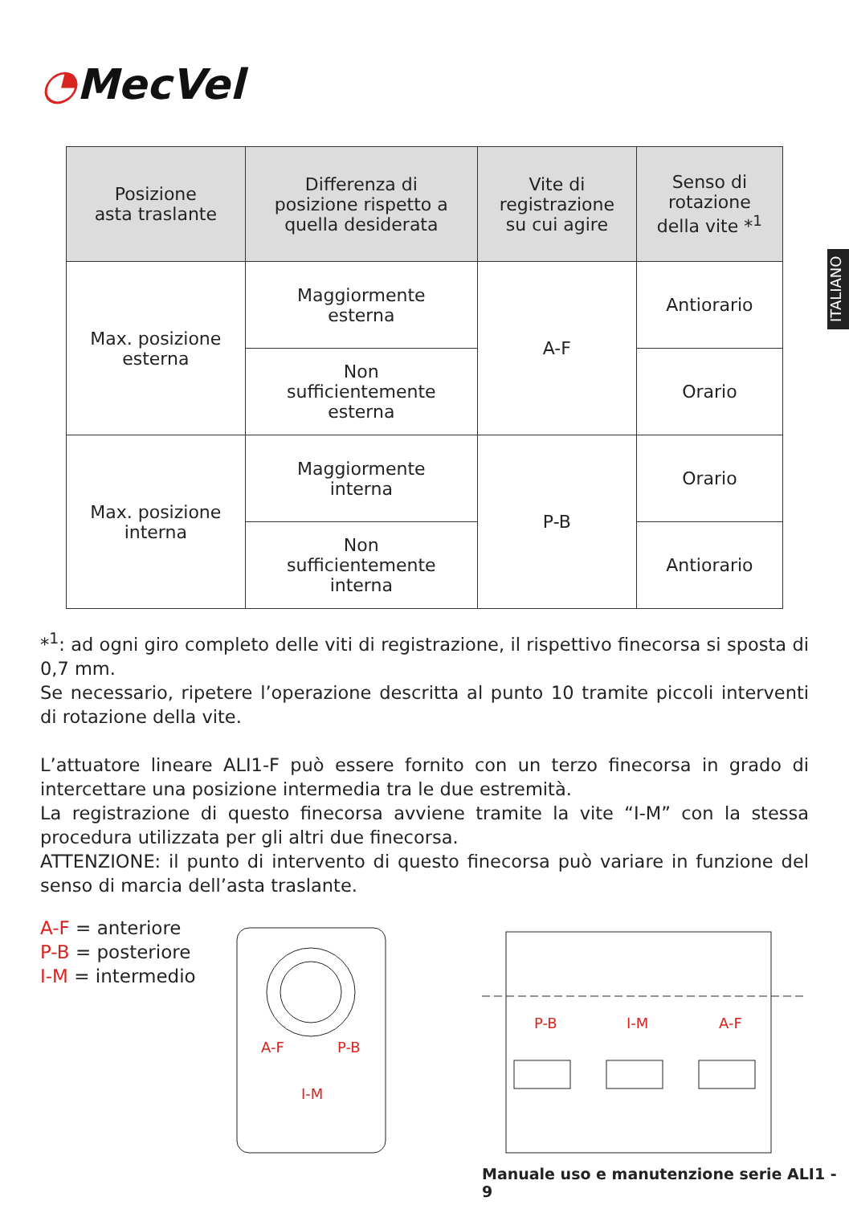◔MecVel
ITALIANO
| Posizione asta traslante | Differenza di posizione rispetto a quella desiderata | Vite di registrazione su cui agire | Senso di rotazione della vite *<sup>1</sup> |
| --- | --- | --- | --- |
| Max. posizione esterna | Maggiormente esterna | A-F | Antiorario |
| | Non sufficientemente esterna | | Orario |
| Max. posizione interna | Maggiormente interna | P-B | Orario |
| | Non sufficientemente interna | | Antiorario |
*<sup>1</sup>: ad ogni giro completo delle viti di registrazione, il rispettivo finecorsa si sposta di 0,7 mm.
Se necessario, ripetere l’operazione descritta al punto 10 tramite piccoli interventi di rotazione della vite.
L’attuatore lineare ALI1-F può essere fornito con un terzo finecorsa in grado di intercettare una posizione intermedia tra le due estremità.
La registrazione di questo finecorsa avviene tramite la vite “I-M” con la stessa procedura utilizzata per gli altri due finecorsa.
ATTENZIONE: il punto di intervento di questo finecorsa può variare in funzione del senso di marcia dell’asta traslante.
A-F = anteriore
P-B = posteriore
I-M = intermedio
A-F
P-B
I-M
P-B
I-M
A-F
Manuale uso e manutenzione serie ALI1 - 9